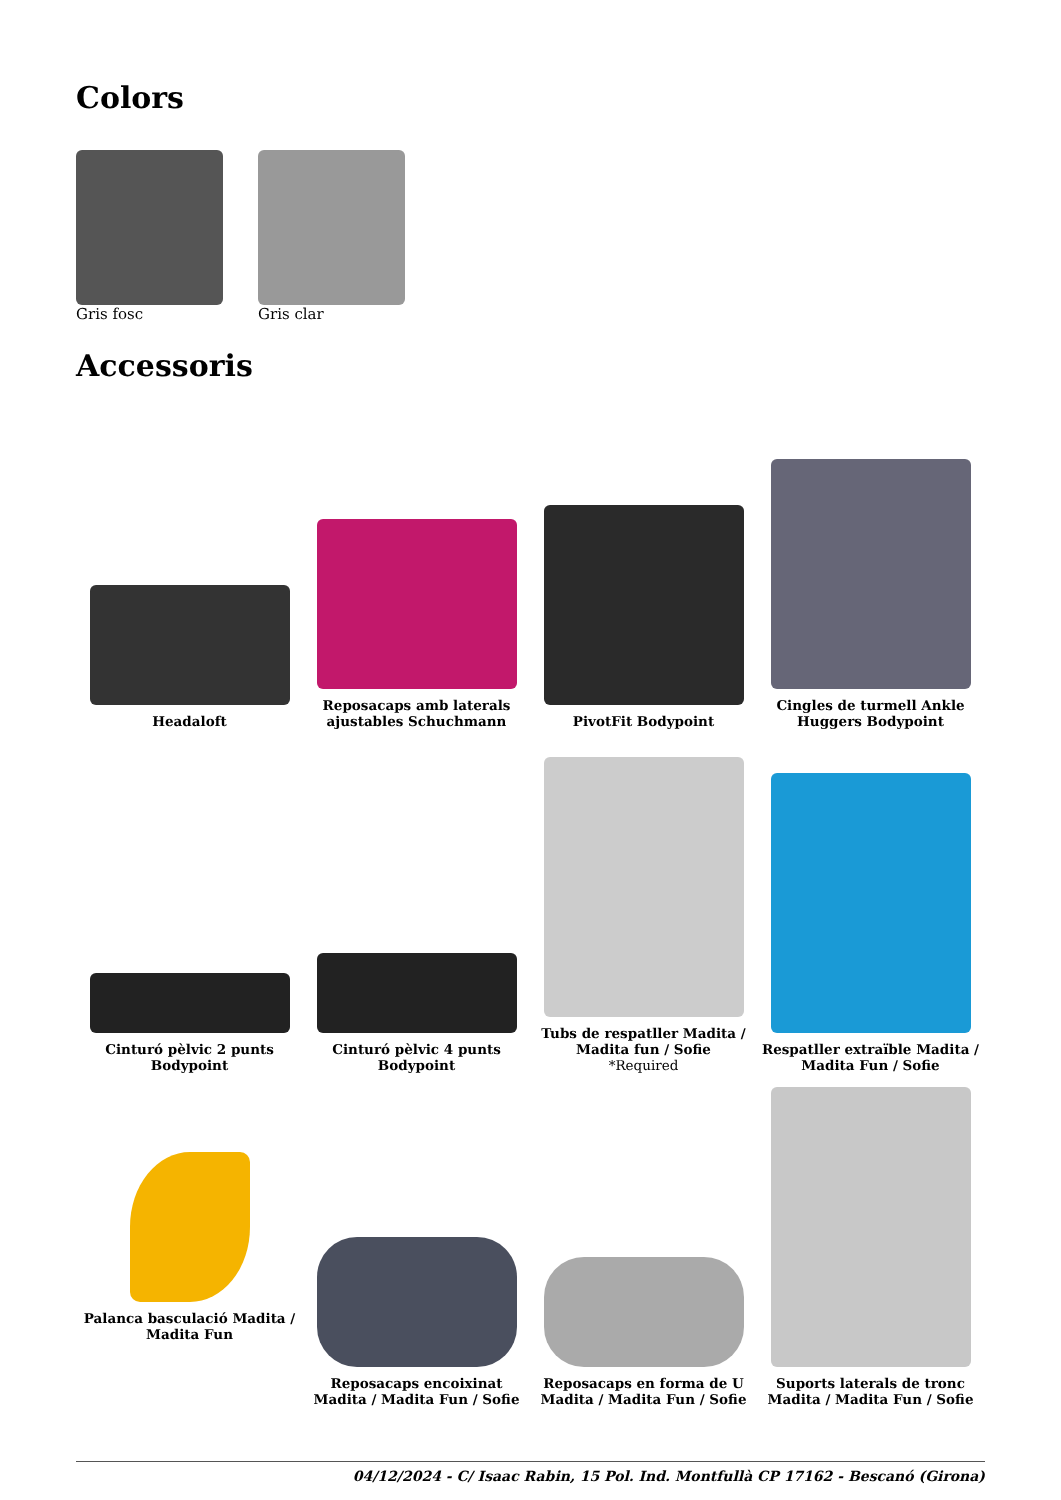Colors
Gris fosc Gris clar
Accessoris
Headaloft
Reposacaps amb laterals ajustables Schuchmann
PivotFit Bodypoint
Cingles de turmell Ankle Huggers Bodypoint
Cinturó pèlvic 2 punts Bodypoint
Cinturó pèlvic 4 punts Bodypoint
Tubs de respatller Madita / Madita fun / Sofie
*Required
Respatller extraïble Madita / Madita Fun / Sofie
Palanca basculació Madita / Madita Fun
Reposacaps encoixinat Madita / Madita Fun / Sofie
Reposacaps en forma de U Madita / Madita Fun / Sofie
Suports laterals de tronc Madita / Madita Fun / Sofie
04/12/2024 - C/ Isaac Rabin, 15 Pol. Ind. Montfullà CP 17162 - Bescanó (Girona)